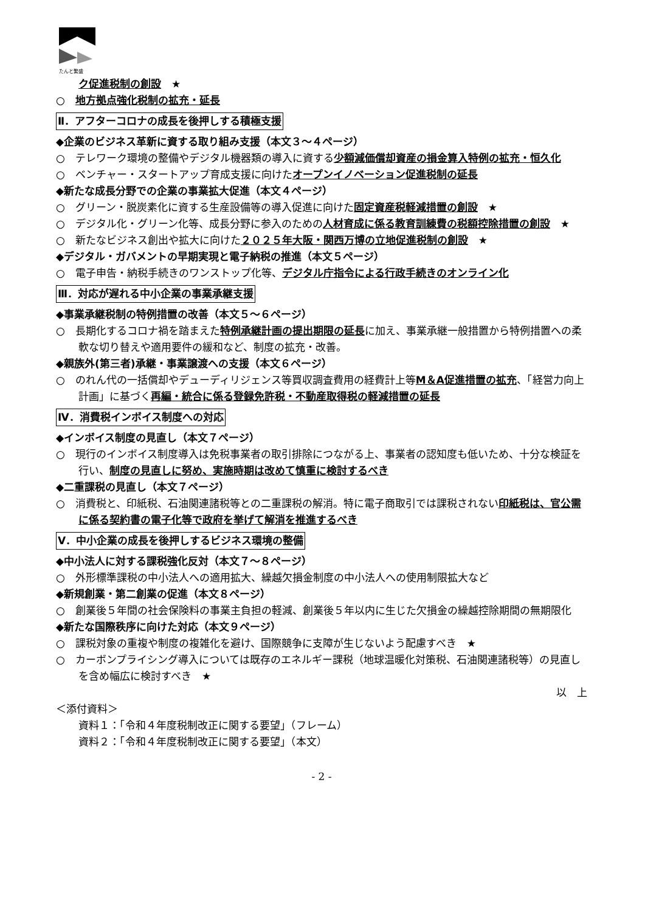たんと繁盛
ク促進税制の創設　★
○　地方拠点強化税制の拡充・延長
Ⅱ．アフターコロナの成長を後押しする積極支援
◆企業のビジネス革新に資する取り組み支援（本文３～４ページ）
○　テレワーク環境の整備やデジタル機器類の導入に資する少額減価償却資産の損金算入特例の拡充・恒久化
○　ベンチャー・スタートアップ育成支援に向けたオープンイノベーション促進税制の延長
◆新たな成長分野での企業の事業拡大促進（本文４ページ）
○　グリーン・脱炭素化に資する生産設備等の導入促進に向けた固定資産税軽減措置の創設　★
○　デジタル化・グリーン化等、成長分野に参入のための人材育成に係る教育訓練費の税額控除措置の創設　★
○　新たなビジネス創出や拡大に向けた２０２５年大阪・関西万博の立地促進税制の創設　★
◆デジタル・ガバメントの早期実現と電子納税の推進（本文５ページ）
○　電子申告・納税手続きのワンストップ化等、デジタル庁指令による行政手続きのオンライン化
Ⅲ．対応が遅れる中小企業の事業承継支援
◆事業承継税制の特例措置の改善（本文５～６ページ）
○　長期化するコロナ禍を踏まえた特例承継計画の提出期限の延長に加え、事業承継一般措置から特例措置への柔軟な切り替えや適用要件の緩和など、制度の拡充・改善。
◆親族外(第三者)承継・事業譲渡への支援（本文６ページ）
○　のれん代の一括償却やデューディリジェンス等買収調査費用の経費計上等M＆A促進措置の拡充、「経営力向上計画」に基づく再編・統合に係る登録免許税・不動産取得税の軽減措置の延長
Ⅳ．消費税インボイス制度への対応
◆インボイス制度の見直し（本文７ページ）
○　現行のインボイス制度導入は免税事業者の取引排除につながる上、事業者の認知度も低いため、十分な検証を行い、制度の見直しに努め、実施時期は改めて慎重に検討するべき
◆二重課税の見直し（本文７ページ）
○　消費税と、印紙税、石油関連諸税等との二重課税の解消。特に電子商取引では課税されない印紙税は、官公需に係る契約書の電子化等で政府を挙げて解消を推進するべき
Ⅴ．中小企業の成長を後押しするビジネス環境の整備
◆中小法人に対する課税強化反対（本文７～８ページ）
○　外形標準課税の中小法人への適用拡大、繰越欠損金制度の中小法人への使用制限拡大など
◆新規創業・第二創業の促進（本文８ページ）
○　創業後５年間の社会保険料の事業主負担の軽減、創業後５年以内に生じた欠損金の繰越控除期間の無期限化
◆新たな国際秩序に向けた対応（本文９ページ）
○　課税対象の重複や制度の複雑化を避け、国際競争に支障が生じないよう配慮すべき　★
○　カーボンプライシング導入については既存のエネルギー課税（地球温暖化対策税、石油関連諸税等）の見直しを含め幅広に検討すべき　★
以　上
＜添付資料＞
資料１：「令和４年度税制改正に関する要望」（フレーム）
資料２：「令和４年度税制改正に関する要望」（本文）
- 2 -